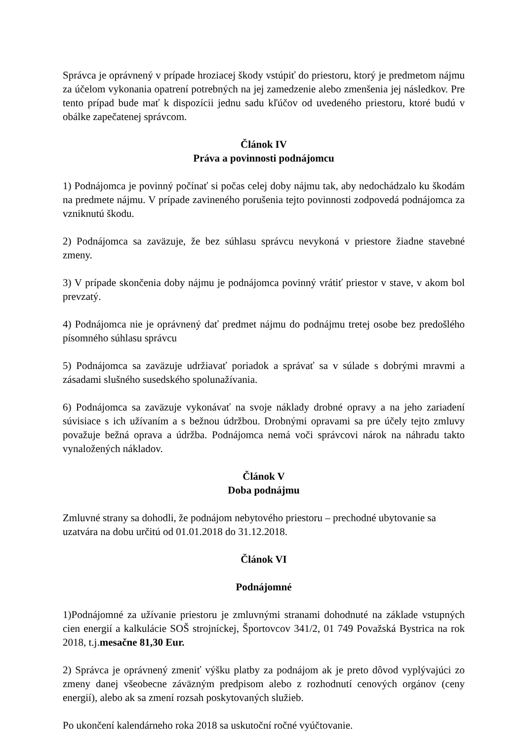Správca je oprávnený v prípade hroziacej škody vstúpiť do priestoru, ktorý je predmetom nájmu za účelom vykonania opatrení potrebných na jej zamedzenie alebo zmenšenia jej následkov. Pre tento prípad bude mať k dispozícii jednu sadu kľúčov od uvedeného priestoru, ktoré budú v obálke zapečatenej správcom.
Článok IV
Práva a povinnosti podnájomcu
1) Podnájomca je povinný počínať si počas celej doby nájmu tak, aby nedochádzalo ku škodám na predmete nájmu. V prípade zavineného porušenia tejto povinnosti zodpovedá podnájomca za vzniknutú škodu.
2) Podnájomca sa zaväzuje, že bez súhlasu správcu nevykoná v priestore žiadne stavebné zmeny.
3) V prípade skončenia doby nájmu je podnájomca povinný vrátiť priestor v stave, v akom bol prevzatý.
4) Podnájomca nie je oprávnený dať predmet nájmu do podnájmu tretej osobe bez predošlého písomného súhlasu správcu
5) Podnájomca sa zaväzuje udržiavať poriadok a správať sa v súlade s dobrými mravmi a zásadami slušného susedského spolunažívania.
6) Podnájomca sa zaväzuje vykonávať na svoje náklady drobné opravy a na jeho zariadení súvisiace s ich užívaním a s bežnou údržbou. Drobnými opravami sa pre účely tejto zmluvy považuje bežná oprava a údržba. Podnájomca nemá voči správcovi nárok na náhradu takto vynaložených nákladov.
Článok V
Doba podnájmu
Zmluvné strany sa dohodli, že podnájom nebytového priestoru – prechodné ubytovanie sa
uzatvára na dobu určitú od 01.01.2018 do 31.12.2018.
Článok VI
Podnájomné
1)Podnájomné za užívanie priestoru je zmluvnými stranami dohodnuté na základe vstupných cien energií a kalkulácie SOŠ strojníckej, Športovcov 341/2, 01 749 Považská Bystrica na rok 2018, t.j.mesačne 81,30 Eur.
2) Správca je oprávnený zmeniť výšku platby za podnájom ak je preto dôvod vyplývajúci zo zmeny danej všeobecne záväzným predpisom alebo z rozhodnutí cenových orgánov (ceny energií), alebo ak sa zmení rozsah poskytovaných služieb.
Po ukončení kalendárneho roka 2018 sa uskutoční ročné vyúčtovanie.